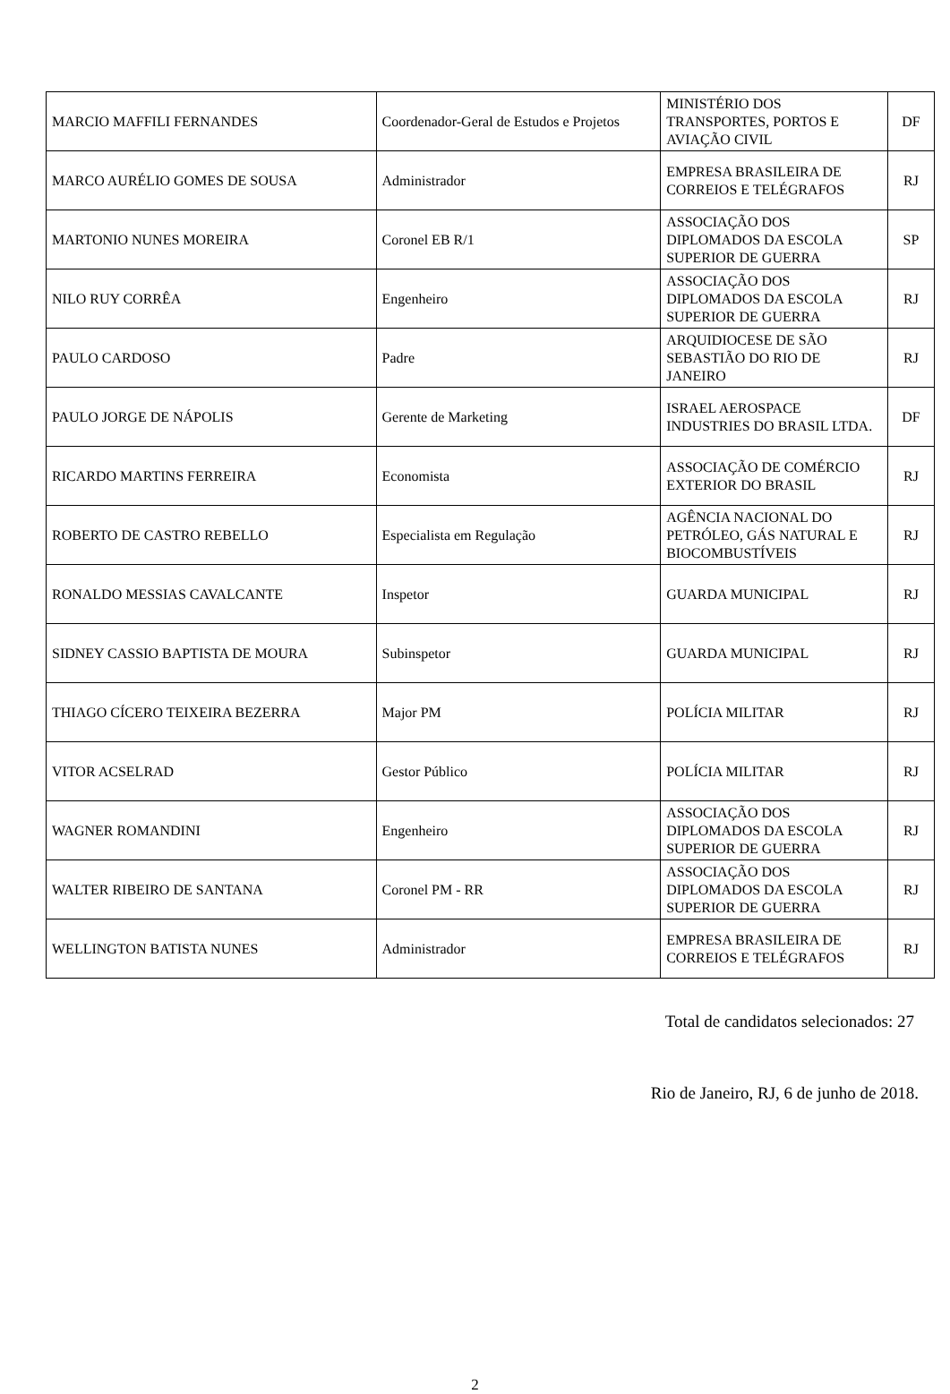| MARCIO MAFFILI FERNANDES | Coordenador-Geral de Estudos e Projetos | MINISTÉRIO DOS TRANSPORTES, PORTOS E AVIAÇÃO CIVIL | DF |
| MARCO AURÉLIO GOMES DE SOUSA | Administrador | EMPRESA BRASILEIRA DE CORREIOS E TELÉGRAFOS | RJ |
| MARTONIO NUNES MOREIRA | Coronel EB R/1 | ASSOCIAÇÃO DOS DIPLOMADOS DA ESCOLA SUPERIOR DE GUERRA | SP |
| NILO RUY CORRÊA | Engenheiro | ASSOCIAÇÃO DOS DIPLOMADOS DA ESCOLA SUPERIOR DE GUERRA | RJ |
| PAULO CARDOSO | Padre | ARQUIDIOCESE DE SÃO SEBASTIÃO DO RIO DE JANEIRO | RJ |
| PAULO JORGE DE NÁPOLIS | Gerente de Marketing | ISRAEL AEROSPACE INDUSTRIES DO BRASIL LTDA. | DF |
| RICARDO MARTINS FERREIRA | Economista | ASSOCIAÇÃO DE COMÉRCIO EXTERIOR DO BRASIL | RJ |
| ROBERTO DE CASTRO REBELLO | Especialista em Regulação | AGÊNCIA NACIONAL DO PETRÓLEO, GÁS NATURAL E BIOCOMBUSTÍVEIS | RJ |
| RONALDO MESSIAS CAVALCANTE | Inspetor | GUARDA MUNICIPAL | RJ |
| SIDNEY CASSIO BAPTISTA DE MOURA | Subinspetor | GUARDA MUNICIPAL | RJ |
| THIAGO CÍCERO TEIXEIRA BEZERRA | Major PM | POLÍCIA MILITAR | RJ |
| VITOR ACSELRAD | Gestor Público | POLÍCIA MILITAR | RJ |
| WAGNER ROMANDINI | Engenheiro | ASSOCIAÇÃO DOS DIPLOMADOS DA ESCOLA SUPERIOR DE GUERRA | RJ |
| WALTER RIBEIRO DE SANTANA | Coronel PM - RR | ASSOCIAÇÃO DOS DIPLOMADOS DA ESCOLA SUPERIOR DE GUERRA | RJ |
| WELLINGTON BATISTA NUNES | Administrador | EMPRESA BRASILEIRA DE CORREIOS E TELÉGRAFOS | RJ |
Total de candidatos selecionados: 27
Rio de Janeiro, RJ, 6 de junho de 2018.
2